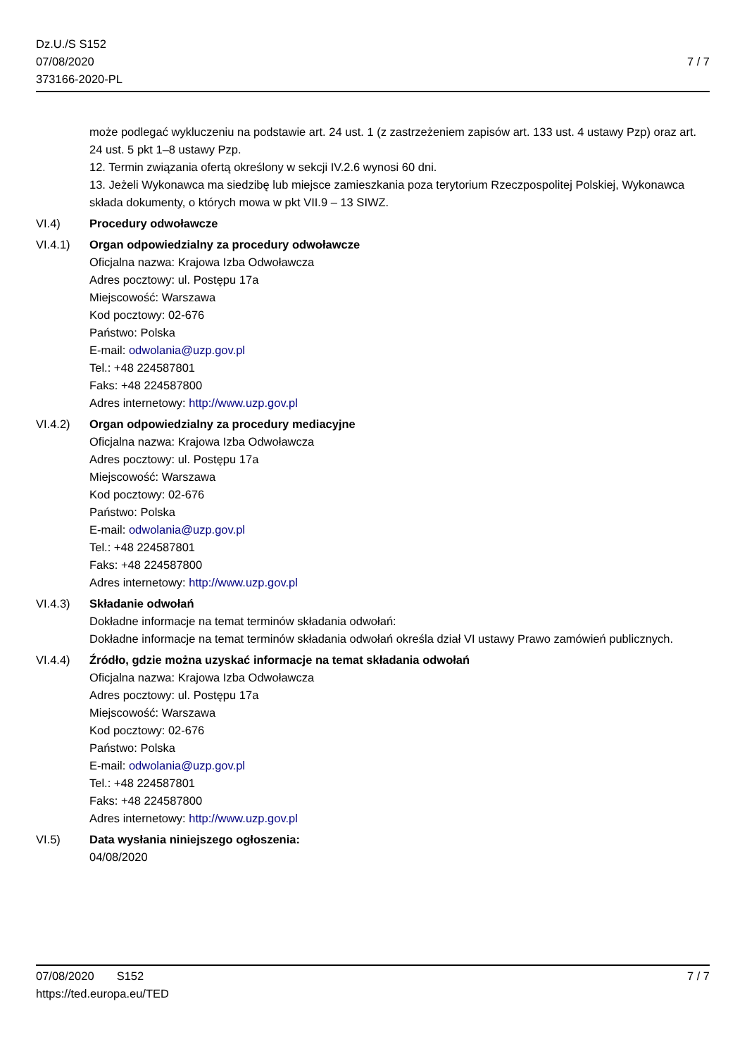Dz.U./S S152
07/08/2020
373166-2020-PL
7 / 7
może podlegać wykluczeniu na podstawie art. 24 ust. 1 (z zastrzeżeniem zapisów art. 133 ust. 4 ustawy Pzp) oraz art. 24 ust. 5 pkt 1–8 ustawy Pzp.
12. Termin związania ofertą określony w sekcji IV.2.6 wynosi 60 dni.
13. Jeżeli Wykonawca ma siedzibę lub miejsce zamieszkania poza terytorium Rzeczpospolitej Polskiej, Wykonawca składa dokumenty, o których mowa w pkt VII.9 – 13 SIWZ.
VI.4) Procedury odwoławcze
VI.4.1) Organ odpowiedzialny za procedury odwoławcze
Oficjalna nazwa: Krajowa Izba Odwoławcza
Adres pocztowy: ul. Postępu 17a
Miejscowość: Warszawa
Kod pocztowy: 02-676
Państwo: Polska
E-mail: odwolania@uzp.gov.pl
Tel.: +48 224587801
Faks: +48 224587800
Adres internetowy: http://www.uzp.gov.pl
VI.4.2) Organ odpowiedzialny za procedury mediacyjne
Oficjalna nazwa: Krajowa Izba Odwoławcza
Adres pocztowy: ul. Postępu 17a
Miejscowość: Warszawa
Kod pocztowy: 02-676
Państwo: Polska
E-mail: odwolania@uzp.gov.pl
Tel.: +48 224587801
Faks: +48 224587800
Adres internetowy: http://www.uzp.gov.pl
VI.4.3) Składanie odwołań
Dokładne informacje na temat terminów składania odwołań:
Dokładne informacje na temat terminów składania odwołań określa dział VI ustawy Prawo zamówień publicznych.
VI.4.4) Źródło, gdzie można uzyskać informacje na temat składania odwołań
Oficjalna nazwa: Krajowa Izba Odwoławcza
Adres pocztowy: ul. Postępu 17a
Miejscowość: Warszawa
Kod pocztowy: 02-676
Państwo: Polska
E-mail: odwolania@uzp.gov.pl
Tel.: +48 224587801
Faks: +48 224587800
Adres internetowy: http://www.uzp.gov.pl
VI.5) Data wysłania niniejszego ogłoszenia:
04/08/2020
07/08/2020 S152 7 / 7
https://ted.europa.eu/TED